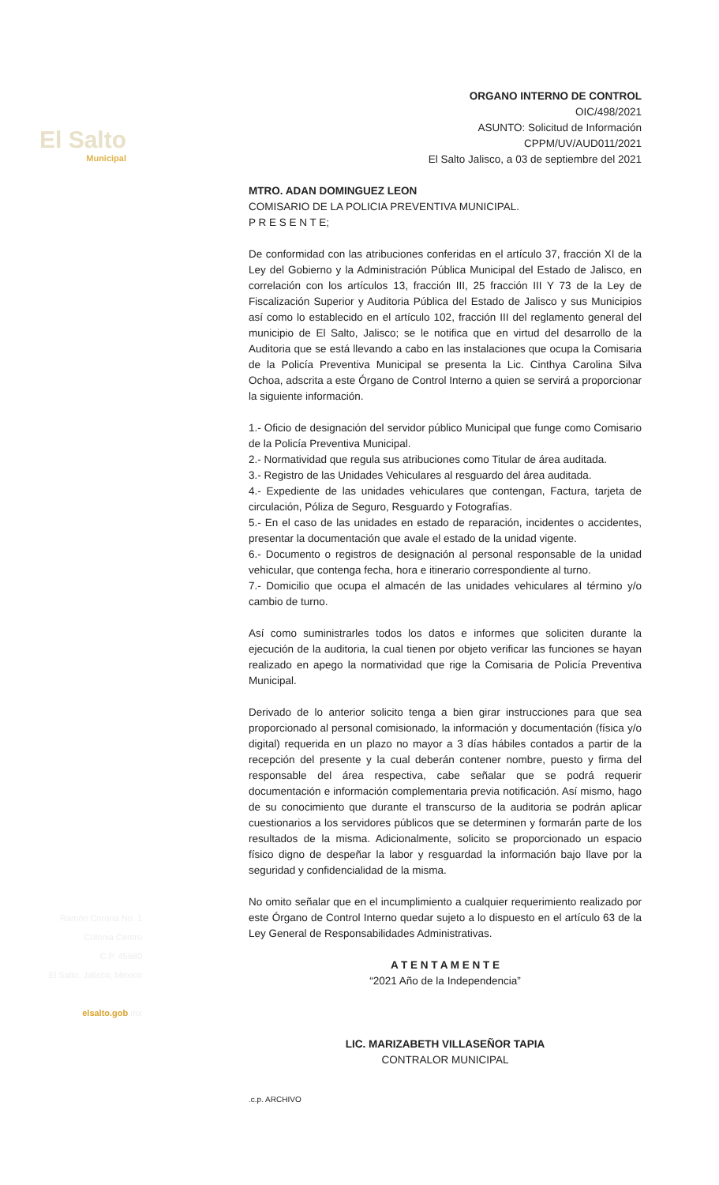El Salto
Municipal
Ramón Corona No. 1
Colonia Centro
C.P. 45680
El Salto, Jalisco, México
elsalto.gob.mx
ORGANO INTERNO DE CONTROL
OIC/498/2021
ASUNTO: Solicitud de Información
CPPM/UV/AUD011/2021
El Salto Jalisco, a 03 de septiembre del 2021
MTRO. ADAN DOMINGUEZ LEON
COMISARIO DE LA POLICIA PREVENTIVA MUNICIPAL.
P R E S E N T E;
De conformidad con las atribuciones conferidas en el artículo 37, fracción XI de la Ley del Gobierno y la Administración Pública Municipal del Estado de Jalisco, en correlación con los artículos 13, fracción III, 25 fracción III Y 73 de la Ley de Fiscalización Superior y Auditoria Pública del Estado de Jalisco y sus Municipios así como lo establecido en el artículo 102, fracción III del reglamento general del municipio de El Salto, Jalisco; se le notifica que en virtud del desarrollo de la Auditoria que se está llevando a cabo en las instalaciones que ocupa la Comisaria de la Policía Preventiva Municipal se presenta la Lic. Cinthya Carolina Silva Ochoa, adscrita a este Órgano de Control Interno a quien se servirá a proporcionar la siguiente información.
1.- Oficio de designación del servidor público Municipal que funge como Comisario de la Policía Preventiva Municipal.
2.- Normatividad que regula sus atribuciones como Titular de área auditada.
3.- Registro de las Unidades Vehiculares al resguardo del área auditada.
4.- Expediente de las unidades vehiculares que contengan, Factura, tarjeta de circulación, Póliza de Seguro, Resguardo y Fotografías.
5.- En el caso de las unidades en estado de reparación, incidentes o accidentes, presentar la documentación que avale el estado de la unidad vigente.
6.- Documento o registros de designación al personal responsable de la unidad vehicular, que contenga fecha, hora e itinerario correspondiente al turno.
7.- Domicilio que ocupa el almacén de las unidades vehiculares al término y/o cambio de turno.
Así como suministrarles todos los datos e informes que soliciten durante la ejecución de la auditoria, la cual tienen por objeto verificar las funciones se hayan realizado en apego la normatividad que rige la Comisaria de Policía Preventiva Municipal.
Derivado de lo anterior solicito tenga a bien girar instrucciones para que sea proporcionado al personal comisionado, la información y documentación (física y/o digital) requerida en un plazo no mayor a 3 días hábiles contados a partir de la recepción del presente y la cual deberán contener nombre, puesto y firma del responsable del área respectiva, cabe señalar que se podrá requerir documentación e información complementaria previa notificación. Así mismo, hago de su conocimiento que durante el transcurso de la auditoria se podrán aplicar cuestionarios a los servidores públicos que se determinen y formarán parte de los resultados de la misma. Adicionalmente, solicito se proporcionado un espacio físico digno de despeñar la labor y resguardad la información bajo llave por la seguridad y confidencialidad de la misma.
No omito señalar que en el incumplimiento a cualquier requerimiento realizado por este Órgano de Control Interno quedar sujeto a lo dispuesto en el artículo 63 de la Ley General de Responsabilidades Administrativas.
A T E N T A M E N T E
“2021 Año de la Independencia”
LIC. MARIZABETH VILLASEÑOR TAPIA
CONTRALOR MUNICIPAL
.c.p. ARCHIVO